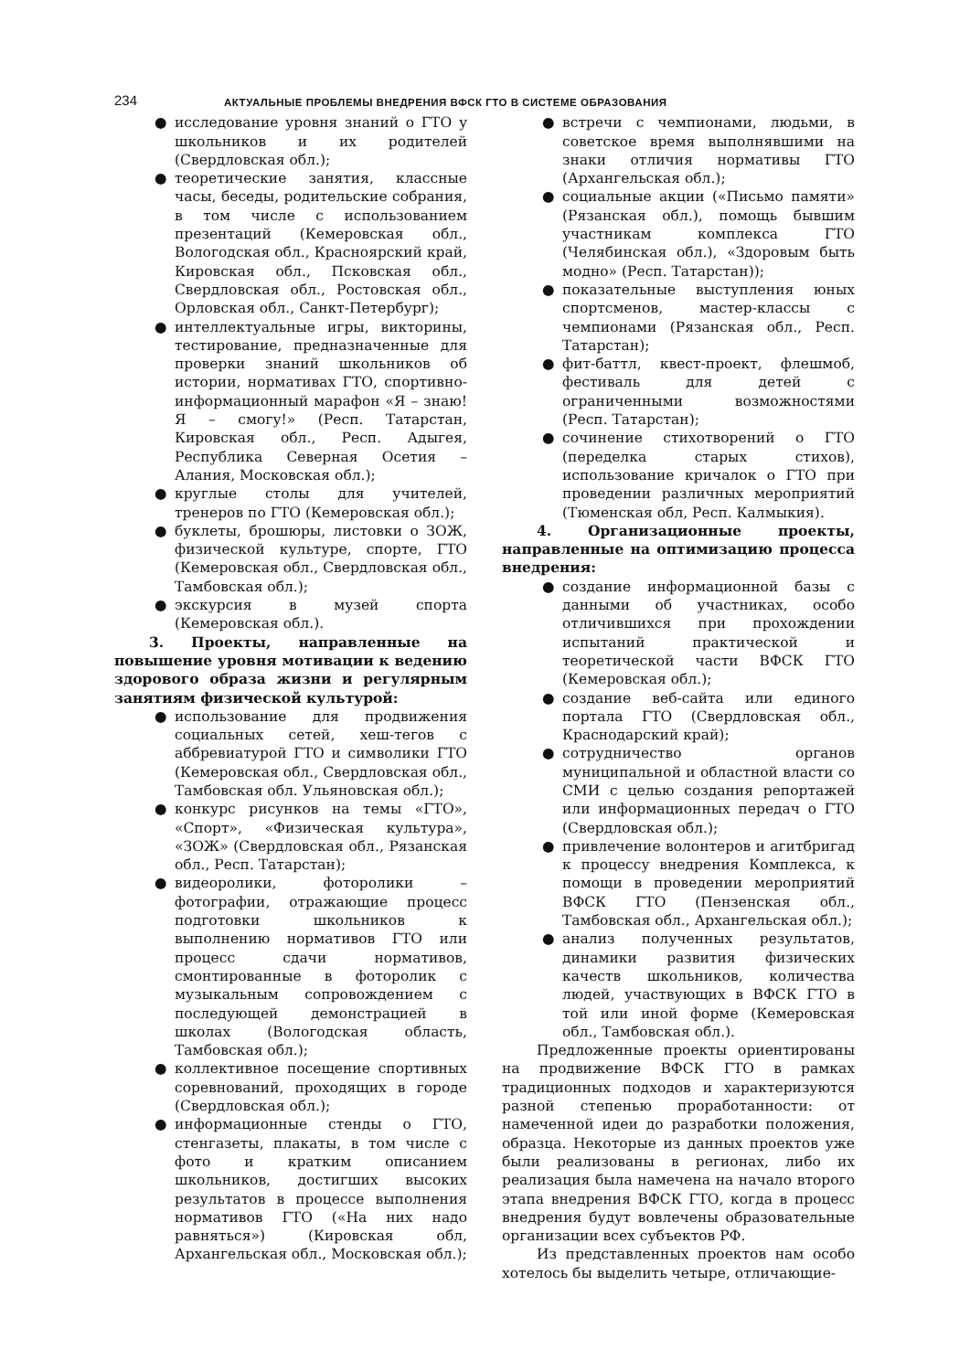234
АКТУАЛЬНЫЕ ПРОБЛЕМЫ ВНЕДРЕНИЯ ВФСК ГТО В СИСТЕМЕ ОБРАЗОВАНИЯ
● исследование уровня знаний о ГТО у школьников и их родителей (Свердловская обл.);
● теоретические занятия, классные часы, беседы, родительские собрания, в том числе с использованием презентаций (Кемеровская обл., Вологодская обл., Красноярский край, Кировская обл., Псковская обл., Свердловская обл., Ростовская обл., Орловская обл., Санкт-Петербург);
● интеллектуальные игры, викторины, тестирование, предназначенные для проверки знаний школьников об истории, нормативах ГТО, спортивно-информационный марафон «Я – знаю! Я – смогу!» (Респ. Татарстан, Кировская обл., Респ. Адыгея, Республика Северная Осетия – Алания, Московская обл.);
● круглые столы для учителей, тренеров по ГТО (Кемеровская обл.);
● буклеты, брошюры, листовки о ЗОЖ, физической культуре, спорте, ГТО (Кемеровская обл., Свердловская обл., Тамбовская обл.);
● экскурсия в музей спорта (Кемеровская обл.).
3. Проекты, направленные на повышение уровня мотивации к ведению здорового образа жизни и регулярным занятиям физической культурой:
● использование для продвижения социальных сетей, хеш-тегов с аббревиатурой ГТО и символики ГТО (Кемеровская обл., Свердловская обл., Тамбовская обл. Ульяновская обл.);
● конкурс рисунков на темы «ГТО», «Спорт», «Физическая культура», «ЗОЖ» (Свердловская обл., Рязанская обл., Респ. Татарстан);
● видеоролики, фоторолики – фотографии, отражающие процесс подготовки школьников к выполнению нормативов ГТО или процесс сдачи нормативов, смонтированные в фоторолик с музыкальным сопровождением с последующей демонстрацией в школах (Вологодская область, Тамбовская обл.);
● коллективное посещение спортивных соревнований, проходящих в городе (Свердловская обл.);
● информационные стенды о ГТО, стенгазеты, плакаты, в том числе с фото и кратким описанием школьников, достигших высоких результатов в процессе выполнения нормативов ГТО («На них надо равняться») (Кировская обл, Архангельская обл., Московская обл.);
● встречи с чемпионами, людьми, в советское время выполнявшими на знаки отличия нормативы ГТО (Архангельская обл.);
● социальные акции («Письмо памяти» (Рязанская обл.), помощь бывшим участникам комплекса ГТО (Челябинская обл.), «Здоровым быть модно» (Респ. Татарстан));
● показательные выступления юных спортсменов, мастер-классы с чемпионами (Рязанская обл., Респ. Татарстан);
● фит-баттл, квест-проект, флешмоб, фестиваль для детей с ограниченными возможностями (Респ. Татарстан);
● сочинение стихотворений о ГТО (переделка старых стихов), использование кричалок о ГТО при проведении различных мероприятий (Тюменская обл, Респ. Калмыкия).
4. Организационные проекты, направленные на оптимизацию процесса внедрения:
● создание информационной базы с данными об участниках, особо отличившихся при прохождении испытаний практической и теоретической части ВФСК ГТО (Кемеровская обл.);
● создание веб-сайта или единого портала ГТО (Свердловская обл., Краснодарский край);
● сотрудничество органов муниципальной и областной власти со СМИ с целью создания репортажей или информационных передач о ГТО (Свердловская обл.);
● привлечение волонтеров и агитбригад к процессу внедрения Комплекса, к помощи в проведении мероприятий ВФСК ГТО (Пензенская обл., Тамбовская обл., Архангельская обл.);
● анализ полученных результатов, динамики развития физических качеств школьников, количества людей, участвующих в ВФСК ГТО в той или иной форме (Кемеровская обл., Тамбовская обл.).
Предложенные проекты ориентированы на продвижение ВФСК ГТО в рамках традиционных подходов и характеризуются разной степенью проработанности: от намеченной идеи до разработки положения, образца. Некоторые из данных проектов уже были реализованы в регионах, либо их реализация была намечена на начало второго этапа внедрения ВФСК ГТО, когда в процесс внедрения будут вовлечены образовательные организации всех субъектов РФ.
Из представленных проектов нам особо хотелось бы выделить четыре, отличающие-